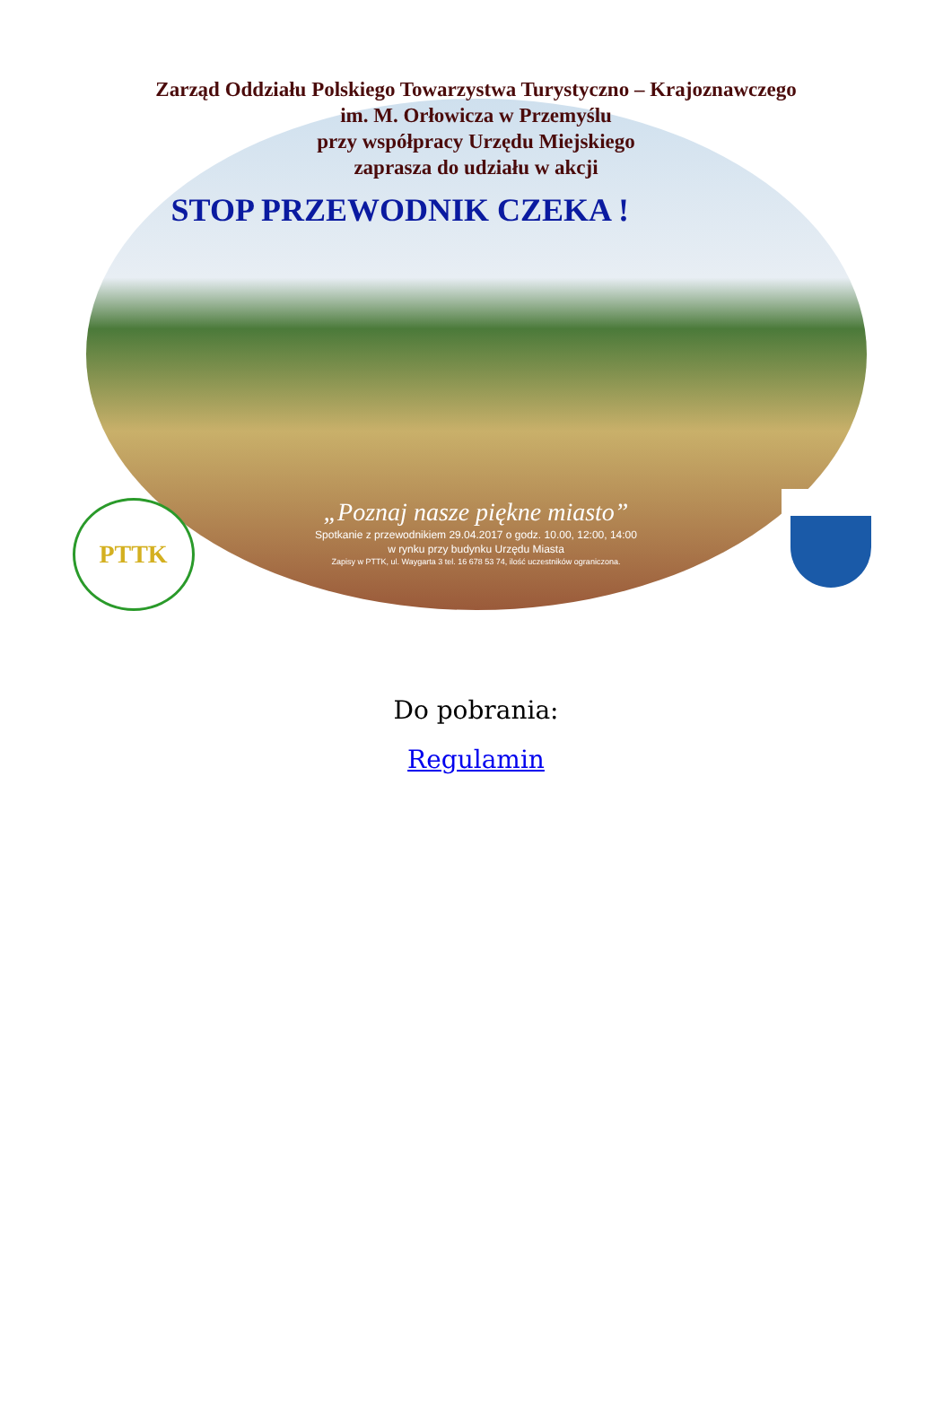Zarząd Oddziału Polskiego Towarzystwa Turystyczno – Krajoznawczego
im. M. Orłowicza w Przemyślu
przy współpracy Urzędu Miejskiego
zaprasza do udziału w akcji
STOP PRZEWODNIK CZEKA !
„Poznaj nasze piękne miasto”
Spotkanie z przewodnikiem 29.04.2017 o godz. 10.00, 12:00, 14:00
w rynku przy budynku Urzędu Miasta
Zapisy w PTTK, ul. Waygarta 3 tel. 16 678 53 74, ilość uczestników ograniczona.
PTTK
Do pobrania:
Regulamin